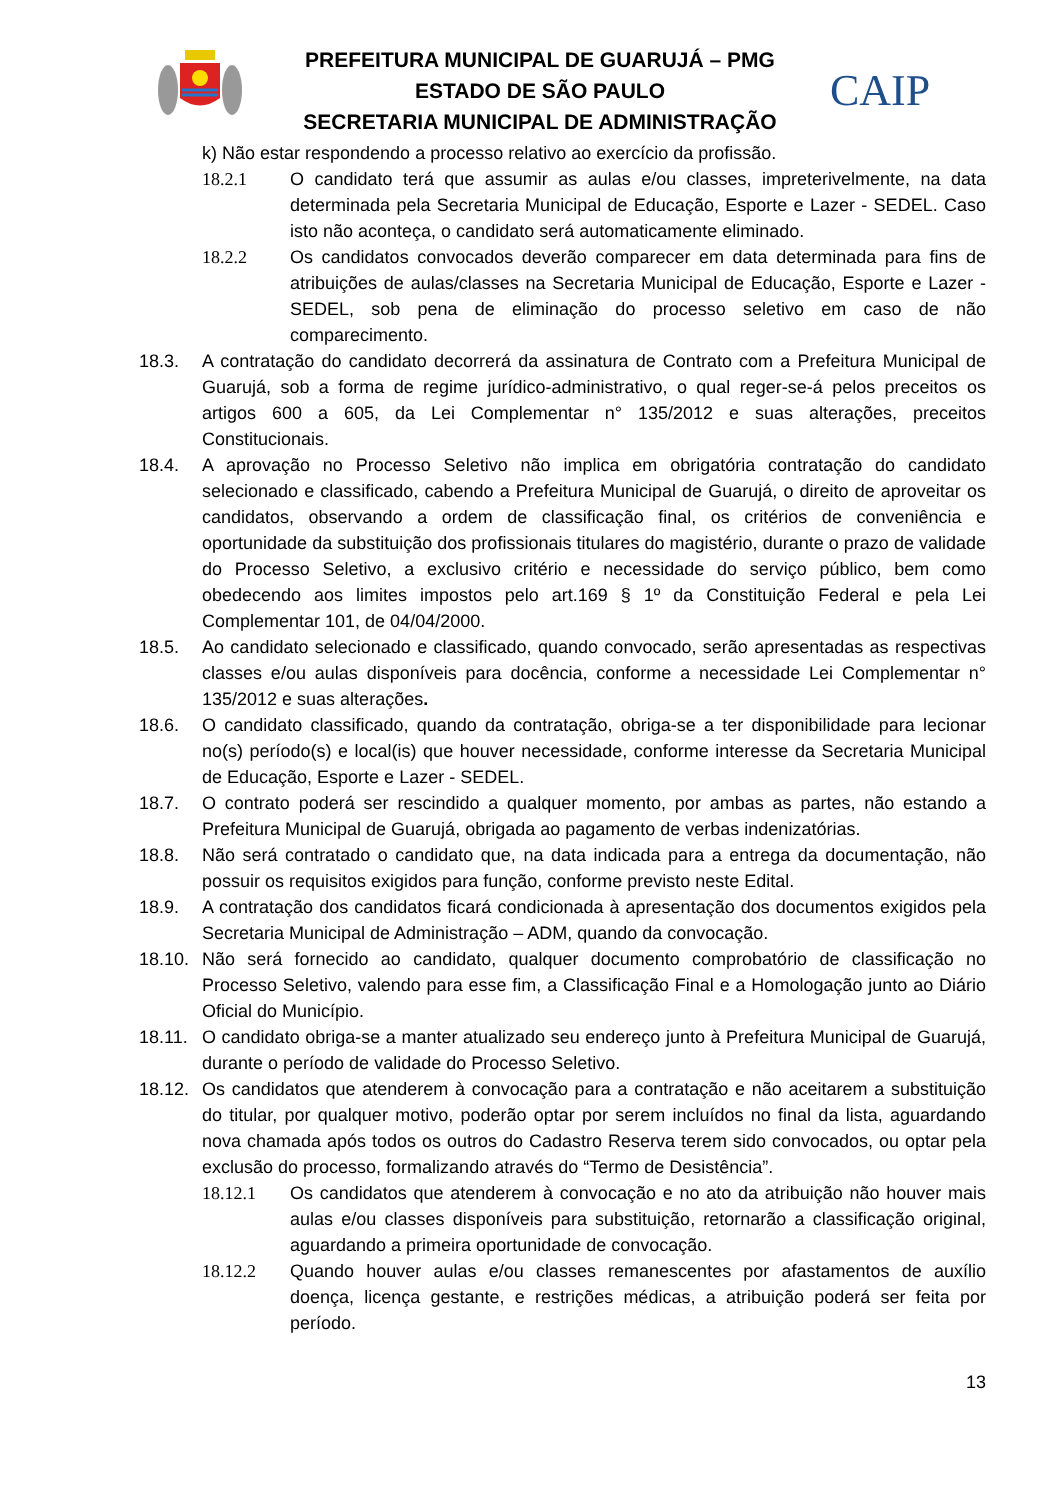PREFEITURA MUNICIPAL DE GUARUJÁ – PMG
ESTADO DE SÃO PAULO
SECRETARIA MUNICIPAL DE ADMINISTRAÇÃO
CAIP
k) Não estar respondendo a processo relativo ao exercício da profissão.
18.2.1 O candidato terá que assumir as aulas e/ou classes, impreterivelmente, na data determinada pela Secretaria Municipal de Educação, Esporte e Lazer - SEDEL. Caso isto não aconteça, o candidato será automaticamente eliminado.
18.2.2 Os candidatos convocados deverão comparecer em data determinada para fins de atribuições de aulas/classes na Secretaria Municipal de Educação, Esporte e Lazer - SEDEL, sob pena de eliminação do processo seletivo em caso de não comparecimento.
18.3. A contratação do candidato decorrerá da assinatura de Contrato com a Prefeitura Municipal de Guarujá, sob a forma de regime jurídico-administrativo, o qual reger-se-á pelos preceitos os artigos 600 a 605, da Lei Complementar n° 135/2012 e suas alterações, preceitos Constitucionais.
18.4. A aprovação no Processo Seletivo não implica em obrigatória contratação do candidato selecionado e classificado, cabendo a Prefeitura Municipal de Guarujá, o direito de aproveitar os candidatos, observando a ordem de classificação final, os critérios de conveniência e oportunidade da substituição dos profissionais titulares do magistério, durante o prazo de validade do Processo Seletivo, a exclusivo critério e necessidade do serviço público, bem como obedecendo aos limites impostos pelo art.169 § 1º da Constituição Federal e pela Lei Complementar 101, de 04/04/2000.
18.5. Ao candidato selecionado e classificado, quando convocado, serão apresentadas as respectivas classes e/ou aulas disponíveis para docência, conforme a necessidade Lei Complementar n° 135/2012 e suas alterações.
18.6. O candidato classificado, quando da contratação, obriga-se a ter disponibilidade para lecionar no(s) período(s) e local(is) que houver necessidade, conforme interesse da Secretaria Municipal de Educação, Esporte e Lazer - SEDEL.
18.7. O contrato poderá ser rescindido a qualquer momento, por ambas as partes, não estando a Prefeitura Municipal de Guarujá, obrigada ao pagamento de verbas indenizatórias.
18.8. Não será contratado o candidato que, na data indicada para a entrega da documentação, não possuir os requisitos exigidos para função, conforme previsto neste Edital.
18.9. A contratação dos candidatos ficará condicionada à apresentação dos documentos exigidos pela Secretaria Municipal de Administração – ADM, quando da convocação.
18.10. Não será fornecido ao candidato, qualquer documento comprobatório de classificação no Processo Seletivo, valendo para esse fim, a Classificação Final e a Homologação junto ao Diário Oficial do Município.
18.11. O candidato obriga-se a manter atualizado seu endereço junto à Prefeitura Municipal de Guarujá, durante o período de validade do Processo Seletivo.
18.12. Os candidatos que atenderem à convocação para a contratação e não aceitarem a substituição do titular, por qualquer motivo, poderão optar por serem incluídos no final da lista, aguardando nova chamada após todos os outros do Cadastro Reserva terem sido convocados, ou optar pela exclusão do processo, formalizando através do “Termo de Desistência”.
18.12.1 Os candidatos que atenderem à convocação e no ato da atribuição não houver mais aulas e/ou classes disponíveis para substituição, retornarão a classificação original, aguardando a primeira oportunidade de convocação.
18.12.2 Quando houver aulas e/ou classes remanescentes por afastamentos de auxílio doença, licença gestante, e restrições médicas, a atribuição poderá ser feita por período.
13